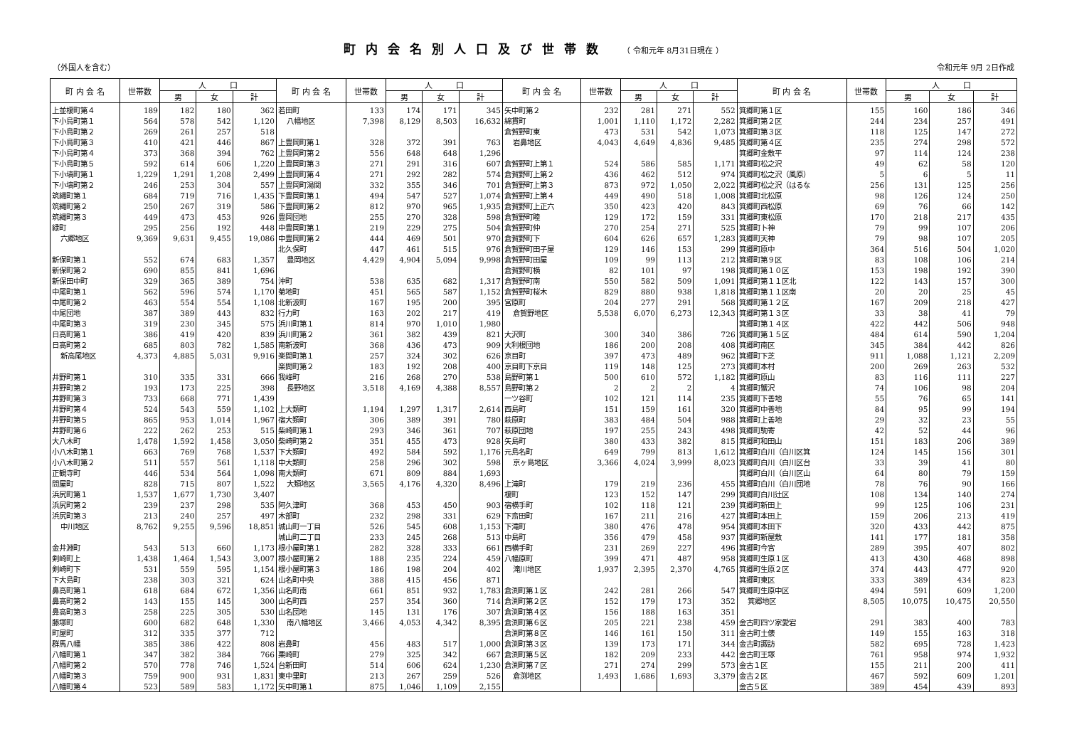町内会名別人口及び世帯数 （ 令和元年 8月31日現在 ）
（外国人を含む） 令和元年 9月 2日作成
| 町 内 会 名 | 世帯数 | 人 口 | | | 町 内 会 名 | 世帯数 | 人 口 | | | 町 内 会 名 | 世帯数 | 人 口 | | | 町 内 会 名 | 世帯数 | 人 口 | | |
| --- | --- | --- | --- | --- | --- | --- | --- | --- | --- | --- | --- | --- | --- | --- | --- | --- | --- | --- | --- |
| | | 男 | 女 | 計 | | | 男 | 女 | 計 | | | 男 | 女 | 計 | | | 男 | 女 | 計 |
| 上並榎町第４ | 189 | 182 | 180 | 362 | 若田町 | 133 | 174 | 171 | 345 | 矢中町第２ | 232 | 281 | 271 | 552 | 箕郷町第１区 | 155 | 160 | 186 | 346 |
| 下小鳥町第１ | 564 | 578 | 542 | 1,120 | 八幡地区 | 7,398 | 8,129 | 8,503 | 16,632 | 綿貫町 | 1,001 | 1,110 | 1,172 | 2,282 | 箕郷町第２区 | 244 | 234 | 257 | 491 |
| 下小鳥町第２ | 269 | 261 | 257 | 518 | | | | | | 倉賀野町東 | 473 | 531 | 542 | 1,073 | 箕郷町第３区 | 118 | 125 | 147 | 272 |
| 下小鳥町第３ | 410 | 421 | 446 | 867 | 上豊岡町第１ | 328 | 372 | 391 | 763 | 岩鼻地区 | 4,043 | 4,649 | 4,836 | 9,485 | 箕郷町第４区 | 235 | 274 | 298 | 572 |
| 下小鳥町第４ | 373 | 368 | 394 | 762 | 上豊岡町第２ | 556 | 648 | 648 | 1,296 | | | | | | 箕郷町金敷平 | 97 | 114 | 124 | 238 |
| 下小鳥町第５ | 592 | 614 | 606 | 1,220 | 上豊岡町第３ | 271 | 291 | 316 | 607 | 倉賀野町上第１ | 524 | 586 | 585 | 1,171 | 箕郷町松之沢 | 49 | 62 | 58 | 120 |
| 下小塙町第１ | 1,229 | 1,291 | 1,208 | 2,499 | 上豊岡町第４ | 271 | 292 | 282 | 574 | 倉賀野町上第２ | 436 | 462 | 512 | 974 | 箕郷町松之沢（風原） | 5 | 6 | 5 | 11 |
| 下小塙町第２ | 246 | 253 | 304 | 557 | 上豊岡町湯関 | 332 | 355 | 346 | 701 | 倉賀野町上第３ | 873 | 972 | 1,050 | 2,022 | 箕郷町松之沢（はるな | 256 | 131 | 125 | 256 |
| 筑縄町第１ | 684 | 719 | 716 | 1,435 | 下豊岡町第１ | 494 | 547 | 527 | 1,074 | 倉賀野町上第４ | 449 | 490 | 518 | 1,008 | 箕郷町北松原 | 98 | 126 | 124 | 250 |
| 筑縄町第２ | 250 | 267 | 319 | 586 | 下豊岡町第２ | 812 | 970 | 965 | 1,935 | 倉賀野町上正六 | 350 | 423 | 420 | 843 | 箕郷町西松原 | 69 | 76 | 66 | 142 |
| 筑縄町第３ | 449 | 473 | 453 | 926 | 豊岡団地 | 255 | 270 | 328 | 598 | 倉賀野町睦 | 129 | 172 | 159 | 331 | 箕郷町東松原 | 170 | 218 | 217 | 435 |
| 緑町 | 295 | 256 | 192 | 448 | 中豊岡町第１ | 219 | 229 | 275 | 504 | 倉賀野町仲 | 270 | 254 | 271 | 525 | 箕郷町卜神 | 79 | 99 | 107 | 206 |
| 六郷地区 | 9,369 | 9,631 | 9,455 | 19,086 | 中豊岡町第２ | 444 | 469 | 501 | 970 | 倉賀野町下 | 604 | 626 | 657 | 1,283 | 箕郷町天神 | 79 | 98 | 107 | 205 |
| | | | | | 北久保町 | 447 | 461 | 515 | 976 | 倉賀野町田子屋 | 129 | 146 | 153 | 299 | 箕郷町原中 | 364 | 516 | 504 | 1,020 |
| 新保町第１ | 552 | 674 | 683 | 1,357 | 豊岡地区 | 4,429 | 4,904 | 5,094 | 9,998 | 倉賀野町田屋 | 109 | 99 | 113 | 212 | 箕郷町第９区 | 83 | 108 | 106 | 214 |
| 新保町第２ | 690 | 855 | 841 | 1,696 | | | | | | 倉賀野町横 | 82 | 101 | 97 | 198 | 箕郷町第１０区 | 153 | 198 | 192 | 390 |
| 新保田中町 | 329 | 365 | 389 | 754 | 沖町 | 538 | 635 | 682 | 1,317 | 倉賀野町南 | 550 | 582 | 509 | 1,091 | 箕郷町第１１区北 | 122 | 143 | 157 | 300 |
| 中尾町第１ | 562 | 596 | 574 | 1,170 | 菊地町 | 451 | 565 | 587 | 1,152 | 倉賀野町桜木 | 829 | 880 | 938 | 1,818 | 箕郷町第１１区南 | 20 | 20 | 25 | 45 |
| 中尾町第２ | 463 | 554 | 554 | 1,108 | 北新波町 | 167 | 195 | 200 | 395 | 宮原町 | 204 | 277 | 291 | 568 | 箕郷町第１２区 | 167 | 209 | 218 | 427 |
| 中尾団地 | 387 | 389 | 443 | 832 | 行力町 | 163 | 202 | 217 | 419 | 倉賀野地区 | 5,538 | 6,070 | 6,273 | 12,343 | 箕郷町第１３区 | 33 | 38 | 41 | 79 |
| 中尾町第３ | 319 | 230 | 345 | 575 | 浜川町第１ | 814 | 970 | 1,010 | 1,980 | | | | | | 箕郷町第１４区 | 422 | 442 | 506 | 948 |
| 日高町第１ | 386 | 419 | 420 | 839 | 浜川町第２ | 361 | 382 | 439 | 821 | 大沢町 | 300 | 340 | 386 | 726 | 箕郷町第１５区 | 484 | 614 | 590 | 1,204 |
| 日高町第２ | 685 | 803 | 782 | 1,585 | 南新波町 | 368 | 436 | 473 | 909 | 大利根団地 | 186 | 200 | 208 | 408 | 箕郷町南区 | 345 | 384 | 442 | 826 |
| 新高尾地区 | 4,373 | 4,885 | 5,031 | 9,916 | 楽間町第１ | 257 | 324 | 302 | 626 | 京目町 | 397 | 473 | 489 | 962 | 箕郷町下芝 | 911 | 1,088 | 1,121 | 2,209 |
| | | | | | 楽間町第２ | 183 | 192 | 208 | 400 | 京目町下京目 | 119 | 148 | 125 | 273 | 箕郷町本村 | 200 | 269 | 263 | 532 |
| 井野町第１ | 310 | 335 | 331 | 666 | 我峰町 | 216 | 268 | 270 | 538 | 島野町第１ | 500 | 610 | 572 | 1,182 | 箕郷町原山 | 83 | 116 | 111 | 227 |
| 井野町第２ | 193 | 173 | 225 | 398 | 長野地区 | 3,518 | 4,169 | 4,388 | 8,557 | 島野町第２ | 2 | 2 | 2 | 4 | 箕郷町蟹沢 | 74 | 106 | 98 | 204 |
| 井野町第３ | 733 | 668 | 771 | 1,439 | | | | | | 一ツ谷町 | 102 | 121 | 114 | 235 | 箕郷町下善地 | 55 | 76 | 65 | 141 |
| 井野町第４ | 524 | 543 | 559 | 1,102 | 上大類町 | 1,194 | 1,297 | 1,317 | 2,614 | 西島町 | 151 | 159 | 161 | 320 | 箕郷町中善地 | 84 | 95 | 99 | 194 |
| 井野町第５ | 865 | 953 | 1,014 | 1,967 | 宿大類町 | 306 | 389 | 391 | 780 | 萩原町 | 383 | 484 | 504 | 988 | 箕郷町上善地 | 29 | 32 | 23 | 55 |
| 井野町第６ | 222 | 262 | 253 | 515 | 柴崎町第１ | 293 | 346 | 361 | 707 | 萩原団地 | 197 | 255 | 243 | 498 | 箕郷町駒寄 | 42 | 52 | 44 | 96 |
| 大八木町 | 1,478 | 1,592 | 1,458 | 3,050 | 柴崎町第２ | 351 | 455 | 473 | 928 | 矢島町 | 380 | 433 | 382 | 815 | 箕郷町和田山 | 151 | 183 | 206 | 389 |
| 小八木町第１ | 663 | 769 | 768 | 1,537 | 下大類町 | 492 | 584 | 592 | 1,176 | 元島名町 | 649 | 799 | 813 | 1,612 | 箕郷町白川（白川区箕 | 124 | 145 | 156 | 301 |
| 小八木町第２ | 511 | 557 | 561 | 1,118 | 中大類町 | 258 | 296 | 302 | 598 | 京ヶ島地区 | 3,366 | 4,024 | 3,999 | 8,023 | 箕郷町白川（白川区台 | 33 | 39 | 41 | 80 |
| 正観寺町 | 446 | 534 | 564 | 1,098 | 南大類町 | 671 | 809 | 884 | 1,693 | | | | | | 箕郷町白川（白川区山 | 64 | 80 | 79 | 159 |
| 問屋町 | 828 | 715 | 807 | 1,522 | 大類地区 | 3,565 | 4,176 | 4,320 | 8,496 | 上滝町 | 179 | 219 | 236 | 455 | 箕郷町白川（白川団地 | 78 | 76 | 90 | 166 |
| 浜尻町第１ | 1,537 | 1,677 | 1,730 | 3,407 | | | | | | 榎町 | 123 | 152 | 147 | 299 | 箕郷町白川辻区 | 108 | 134 | 140 | 274 |
| 浜尻町第２ | 239 | 237 | 298 | 535 | 阿久津町 | 368 | 453 | 450 | 903 | 宿横手町 | 102 | 118 | 121 | 239 | 箕郷町新田上 | 99 | 125 | 106 | 231 |
| 浜尻町第３ | 213 | 240 | 257 | 497 | 木部町 | 232 | 298 | 331 | 629 | 下斎田町 | 167 | 211 | 216 | 427 | 箕郷町本田上 | 159 | 206 | 213 | 419 |
| 中川地区 | 8,762 | 9,255 | 9,596 | 18,851 | 城山町一丁目 | 526 | 545 | 608 | 1,153 | 下滝町 | 380 | 476 | 478 | 954 | 箕郷町本田下 | 320 | 433 | 442 | 875 |
| | | | | | 城山町二丁目 | 233 | 245 | 268 | 513 | 中島町 | 356 | 479 | 458 | 937 | 箕郷町新屋敷 | 141 | 177 | 181 | 358 |
| 金井淵町 | 543 | 513 | 660 | 1,173 | 根小屋町第１ | 282 | 328 | 333 | 661 | 西横手町 | 231 | 269 | 227 | 496 | 箕郷町今宮 | 289 | 395 | 407 | 802 |
| 剣崎町上 | 1,438 | 1,464 | 1,543 | 3,007 | 根小屋町第２ | 188 | 235 | 224 | 459 | 八幡原町 | 399 | 471 | 487 | 958 | 箕郷町生原１区 | 413 | 430 | 468 | 898 |
| 剣崎町下 | 531 | 559 | 595 | 1,154 | 根小屋町第３ | 186 | 198 | 204 | 402 | 滝川地区 | 1,937 | 2,395 | 2,370 | 4,765 | 箕郷町生原２区 | 374 | 443 | 477 | 920 |
| 下大島町 | 238 | 303 | 321 | 624 | 山名町中央 | 388 | 415 | 456 | 871 | | | | | | 箕郷町東区 | 333 | 389 | 434 | 823 |
| 鼻高町第１ | 618 | 684 | 672 | 1,356 | 山名町南 | 661 | 851 | 932 | 1,783 | 倉渕町第１区 | 242 | 281 | 266 | 547 | 箕郷町生原中区 | 494 | 591 | 609 | 1,200 |
| 鼻高町第２ | 143 | 155 | 145 | 300 | 山名町西 | 257 | 354 | 360 | 714 | 倉渕町第２区 | 152 | 179 | 173 | 352 | 箕郷地区 | 8,505 | 10,075 | 10,475 | 20,550 |
| 鼻高町第３ | 258 | 225 | 305 | 530 | 山名団地 | 145 | 131 | 176 | 307 | 倉渕町第４区 | 156 | 188 | 163 | 351 | | | | | |
| 藤塚町 | 600 | 682 | 648 | 1,330 | 南八幡地区 | 3,466 | 4,053 | 4,342 | 8,395 | 倉渕町第６区 | 205 | 221 | 238 | 459 | 金古町四ツ家愛宕 | 291 | 383 | 400 | 783 |
| 町屋町 | 312 | 335 | 377 | 712 | | | | | | 倉渕町第８区 | 146 | 161 | 150 | 311 | 金古町土俵 | 149 | 155 | 163 | 318 |
| 群馬八幡 | 385 | 386 | 422 | 808 | 岩鼻町 | 456 | 483 | 517 | 1,000 | 倉渕町第３区 | 139 | 173 | 171 | 344 | 金古町諏訪 | 582 | 695 | 728 | 1,423 |
| 八幡町第１ | 347 | 382 | 384 | 766 | 栗崎町 | 279 | 325 | 342 | 667 | 倉渕町第５区 | 182 | 209 | 233 | 442 | 金古町王塚 | 761 | 958 | 974 | 1,932 |
| 八幡町第２ | 570 | 778 | 746 | 1,524 | 台新田町 | 514 | 606 | 624 | 1,230 | 倉渕町第７区 | 271 | 274 | 299 | 573 | 金古１区 | 155 | 211 | 200 | 411 |
| 八幡町第３ | 759 | 900 | 931 | 1,831 | 東中里町 | 213 | 267 | 259 | 526 | 倉渕地区 | 1,493 | 1,686 | 1,693 | 3,379 | 金古２区 | 467 | 592 | 609 | 1,201 |
| 八幡町第４ | 523 | 589 | 583 | 1,172 | 矢中町第１ | 875 | 1,046 | 1,109 | 2,155 | | | | | | 金古５区 | 389 | 454 | 439 | 893 |